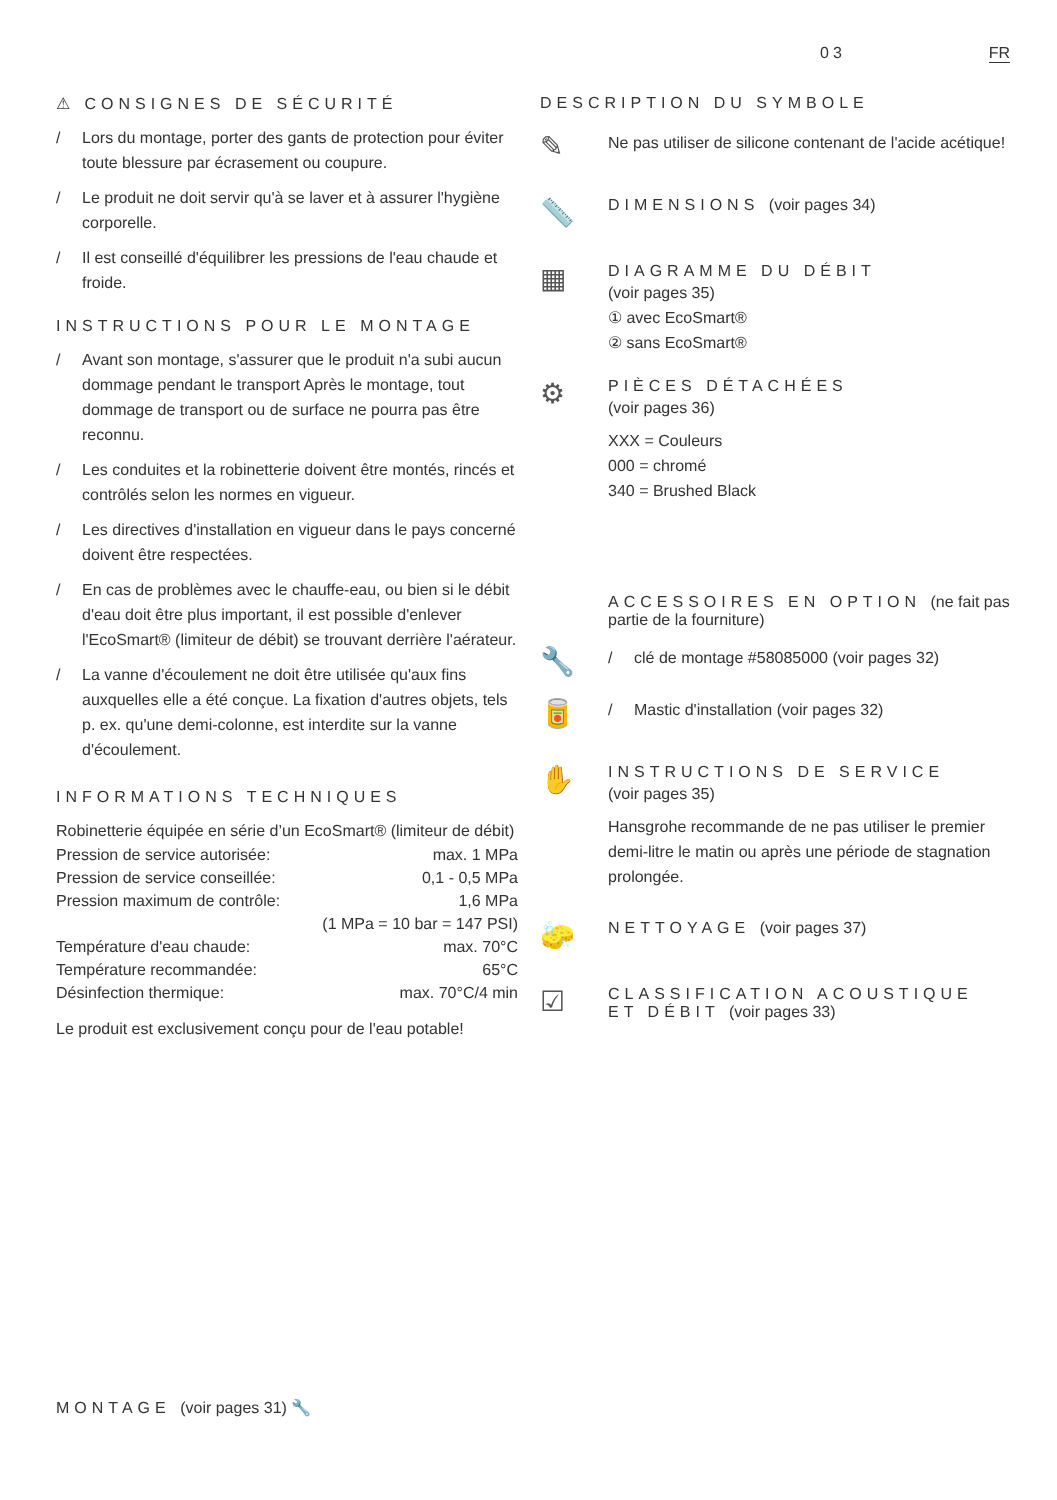03 FR
⚠ CONSIGNES DE SÉCURITÉ
/ Lors du montage, porter des gants de protection pour éviter toute blessure par écrasement ou coupure.
/ Le produit ne doit servir qu'à se laver et à assurer l'hygiène corporelle.
/ Il est conseillé d'équilibrer les pressions de l'eau chaude et froide.
INSTRUCTIONS POUR LE MONTAGE
/ Avant son montage, s'assurer que le produit n'a subi aucun dommage pendant le transport Après le montage, tout dommage de transport ou de surface ne pourra pas être reconnu.
/ Les conduites et la robinetterie doivent être montés, rincés et contrôlés selon les normes en vigueur.
/ Les directives d'installation en vigueur dans le pays concerné doivent être respectées.
/ En cas de problèmes avec le chauffe-eau, ou bien si le débit d'eau doit être plus important, il est possible d'enlever l'EcoSmart® (limiteur de débit) se trouvant derrière l'aérateur.
/ La vanne d'écoulement ne doit être utilisée qu'aux fins auxquelles elle a été conçue. La fixation d'autres objets, tels p. ex. qu'une demi-colonne, est interdite sur la vanne d'écoulement.
INFORMATIONS TECHNIQUES
Robinetterie équipée en série d’un EcoSmart® (limiteur de débit)
| Pression de service autorisée: | max. 1 MPa |
| Pression de service conseillée: | 0,1 - 0,5 MPa |
| Pression maximum de contrôle: | 1,6 MPa |
| | (1 MPa = 10 bar = 147 PSI) |
| Température d'eau chaude: | max. 70°C |
| Température recommandée: | 65°C |
| Désinfection thermique: | max. 70°C/4 min |
Le produit est exclusivement conçu pour de l'eau potable!
DESCRIPTION DU SYMBOLE
✎
Ne pas utiliser de silicone contenant de l'acide acétique!
📏
DIMENSIONS (voir pages 34)
▦
DIAGRAMME DU DÉBIT
(voir pages 35)
① avec EcoSmart®
② sans EcoSmart®
⚙
PIÈCES DÉTACHÉES
(voir pages 36)
XXX = Couleurs
000 = chromé
340 = Brushed Black
ACCESSOIRES EN OPTION (ne fait pas partie de la fourniture)
🔧
/ clé de montage #58085000 (voir pages 32)
🥫
/ Mastic d'installation (voir pages 32)
✋
INSTRUCTIONS DE SERVICE
(voir pages 35)
Hansgrohe recommande de ne pas utiliser le premier demi-litre le matin ou après une période de stagnation prolongée.
🧽
NETTOYAGE (voir pages 37)
☑
CLASSIFICATION ACOUSTIQUE ET DÉBIT (voir pages 33)
MONTAGE (voir pages 31) 🔧